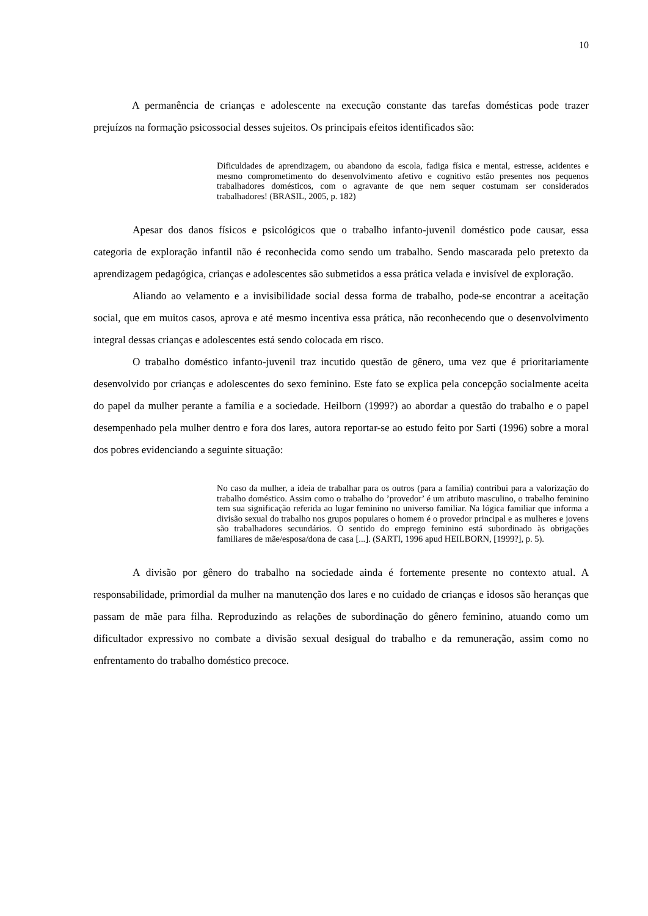10
A permanência de crianças e adolescente na execução constante das tarefas domésticas pode trazer prejuízos na formação psicossocial desses sujeitos. Os principais efeitos identificados são:
Dificuldades de aprendizagem, ou abandono da escola, fadiga física e mental, estresse, acidentes e mesmo comprometimento do desenvolvimento afetivo e cognitivo estão presentes nos pequenos trabalhadores domésticos, com o agravante de que nem sequer costumam ser considerados trabalhadores! (BRASIL, 2005, p. 182)
Apesar dos danos físicos e psicológicos que o trabalho infanto-juvenil doméstico pode causar, essa categoria de exploração infantil não é reconhecida como sendo um trabalho. Sendo mascarada pelo pretexto da aprendizagem pedagógica, crianças e adolescentes são submetidos a essa prática velada e invisível de exploração.
Aliando ao velamento e a invisibilidade social dessa forma de trabalho, pode-se encontrar a aceitação social, que em muitos casos, aprova e até mesmo incentiva essa prática, não reconhecendo que o desenvolvimento integral dessas crianças e adolescentes está sendo colocada em risco.
O trabalho doméstico infanto-juvenil traz incutido questão de gênero, uma vez que é prioritariamente desenvolvido por crianças e adolescentes do sexo feminino. Este fato se explica pela concepção socialmente aceita do papel da mulher perante a família e a sociedade. Heilborn (1999?) ao abordar a questão do trabalho e o papel desempenhado pela mulher dentro e fora dos lares, autora reportar-se ao estudo feito por Sarti (1996) sobre a moral dos pobres evidenciando a seguinte situação:
No caso da mulher, a ideia de trabalhar para os outros (para a família) contribui para a valorização do trabalho doméstico. Assim como o trabalho do ’provedor’ é um atributo masculino, o trabalho feminino tem sua significação referida ao lugar feminino no universo familiar. Na lógica familiar que informa a divisão sexual do trabalho nos grupos populares o homem é o provedor principal e as mulheres e jovens são trabalhadores secundários. O sentido do emprego feminino está subordinado às obrigações familiares de mãe/esposa/dona de casa [...]. (SARTI, 1996 apud HEILBORN, [1999?], p. 5).
A divisão por gênero do trabalho na sociedade ainda é fortemente presente no contexto atual. A responsabilidade, primordial da mulher na manutenção dos lares e no cuidado de crianças e idosos são heranças que passam de mãe para filha. Reproduzindo as relações de subordinação do gênero feminino, atuando como um dificultador expressivo no combate a divisão sexual desigual do trabalho e da remuneração, assim como no enfrentamento do trabalho doméstico precoce.